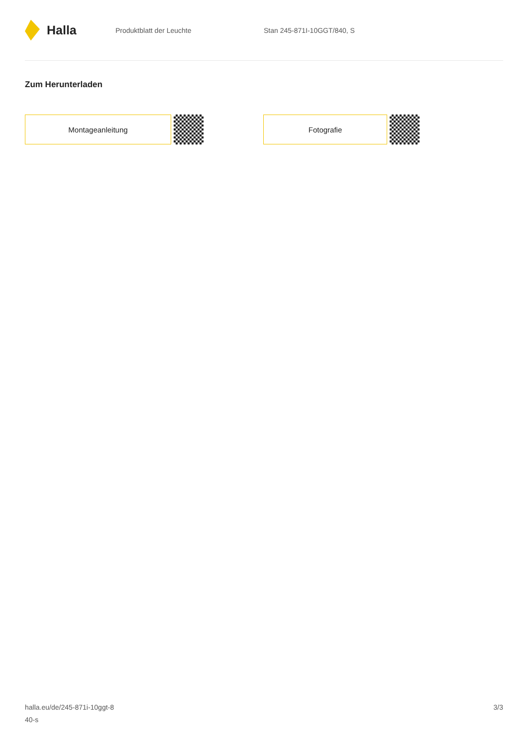Halla
Produktblatt der Leuchte Stan 245-871I-10GGT/840, S
Zum Herunterladen
Montageanleitung Fotografie
halla.eu/de/245-871i-10ggt-8
40-s
3/3